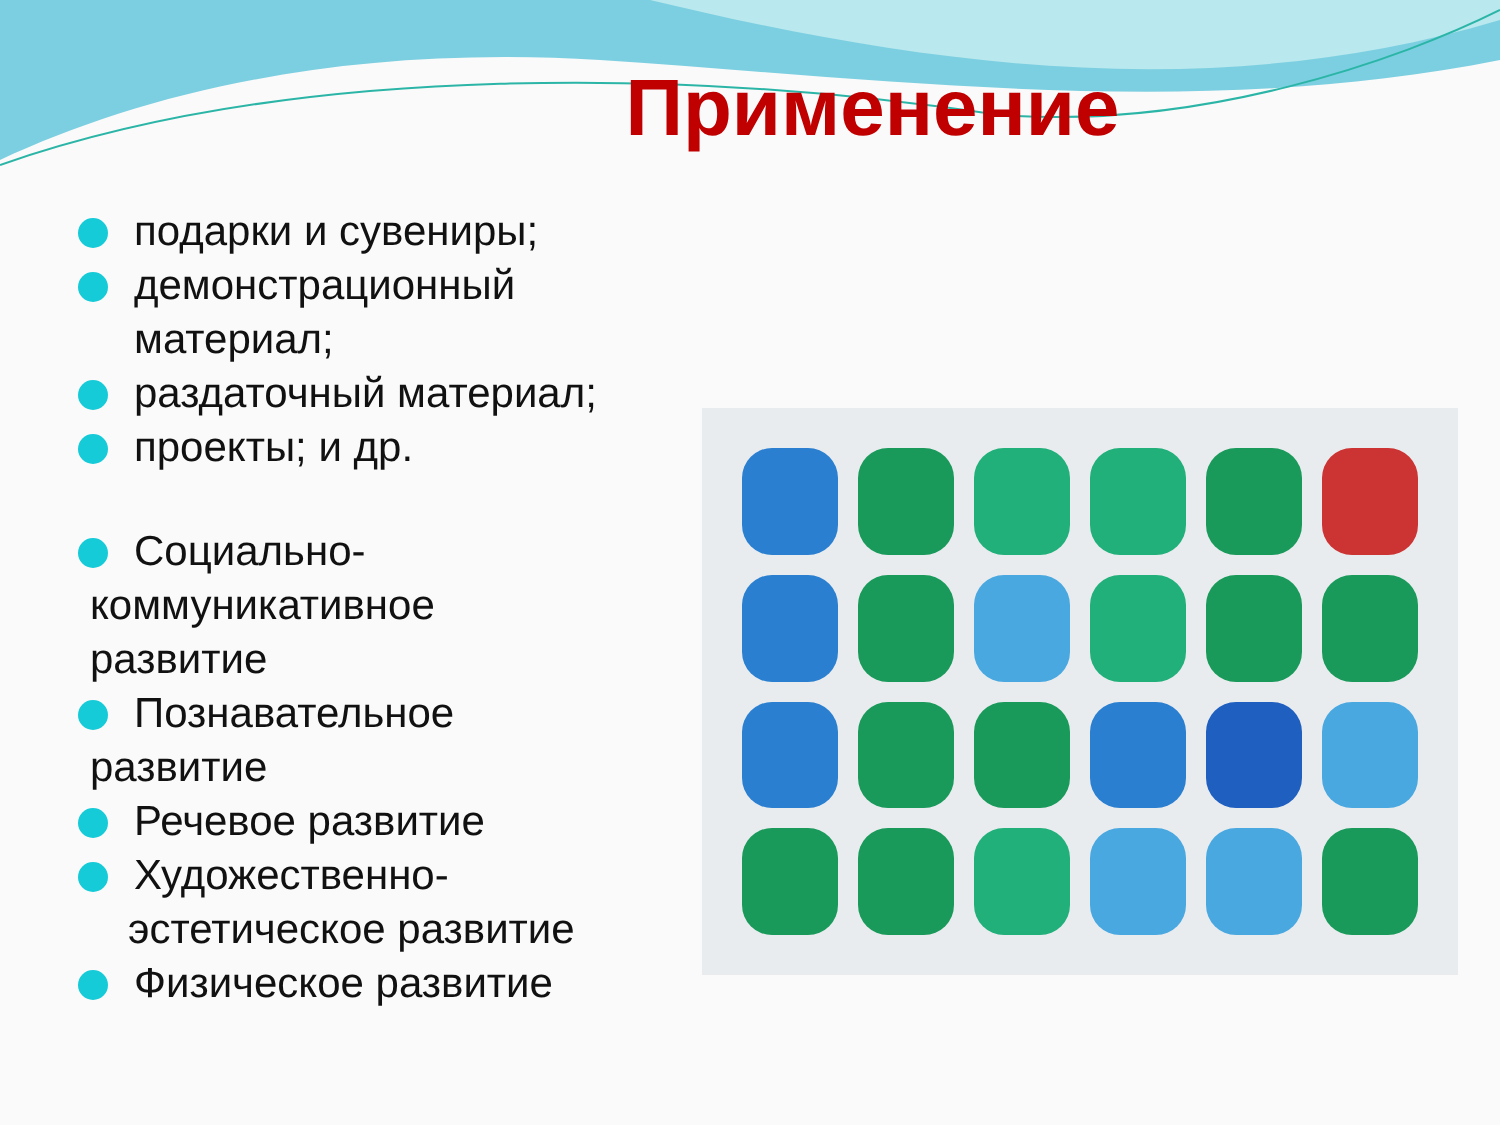Применение
подарки и сувениры;
демонстрационный материал;
раздаточный материал;
проекты; и др.
Социально-
коммуникативное
развитие
Познавательное
развитие
Речевое развитие
Художественно-
эстетическое развитие
Физическое развитие